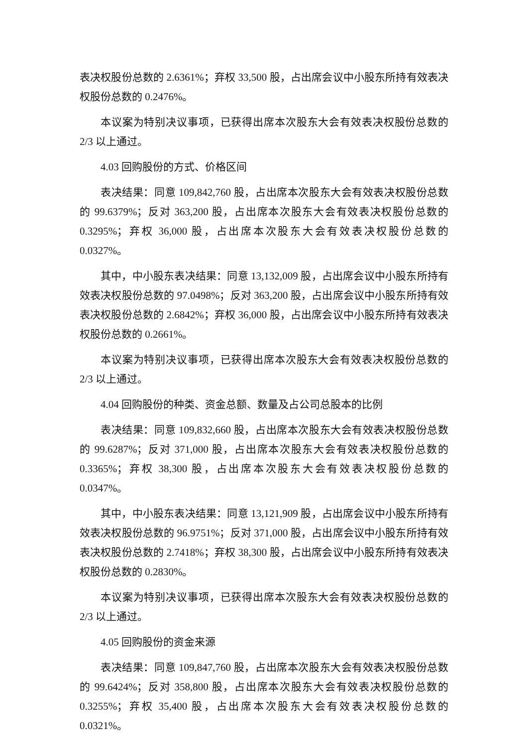表决权股份总数的 2.6361%；弃权 33,500 股，占出席会议中小股东所持有效表决权股份总数的 0.2476%。
本议案为特别决议事项，已获得出席本次股东大会有效表决权股份总数的 2/3 以上通过。
4.03 回购股份的方式、价格区间
表决结果：同意 109,842,760 股，占出席本次股东大会有效表决权股份总数的 99.6379%；反对 363,200 股，占出席本次股东大会有效表决权股份总数的 0.3295%；弃权 36,000 股，占出席本次股东大会有效表决权股份总数的 0.0327%。
其中，中小股东表决结果：同意 13,132,009 股，占出席会议中小股东所持有效表决权股份总数的 97.0498%；反对 363,200 股，占出席会议中小股东所持有效表决权股份总数的 2.6842%；弃权 36,000 股，占出席会议中小股东所持有效表决权股份总数的 0.2661%。
本议案为特别决议事项，已获得出席本次股东大会有效表决权股份总数的 2/3 以上通过。
4.04 回购股份的种类、资金总额、数量及占公司总股本的比例
表决结果：同意 109,832,660 股，占出席本次股东大会有效表决权股份总数的 99.6287%；反对 371,000 股，占出席本次股东大会有效表决权股份总数的 0.3365%；弃权 38,300 股，占出席本次股东大会有效表决权股份总数的 0.0347%。
其中，中小股东表决结果：同意 13,121,909 股，占出席会议中小股东所持有效表决权股份总数的 96.9751%；反对 371,000 股，占出席会议中小股东所持有效表决权股份总数的 2.7418%；弃权 38,300 股，占出席会议中小股东所持有效表决权股份总数的 0.2830%。
本议案为特别决议事项，已获得出席本次股东大会有效表决权股份总数的 2/3 以上通过。
4.05 回购股份的资金来源
表决结果：同意 109,847,760 股，占出席本次股东大会有效表决权股份总数的 99.6424%；反对 358,800 股，占出席本次股东大会有效表决权股份总数的 0.3255%；弃权 35,400 股，占出席本次股东大会有效表决权股份总数的 0.0321%。